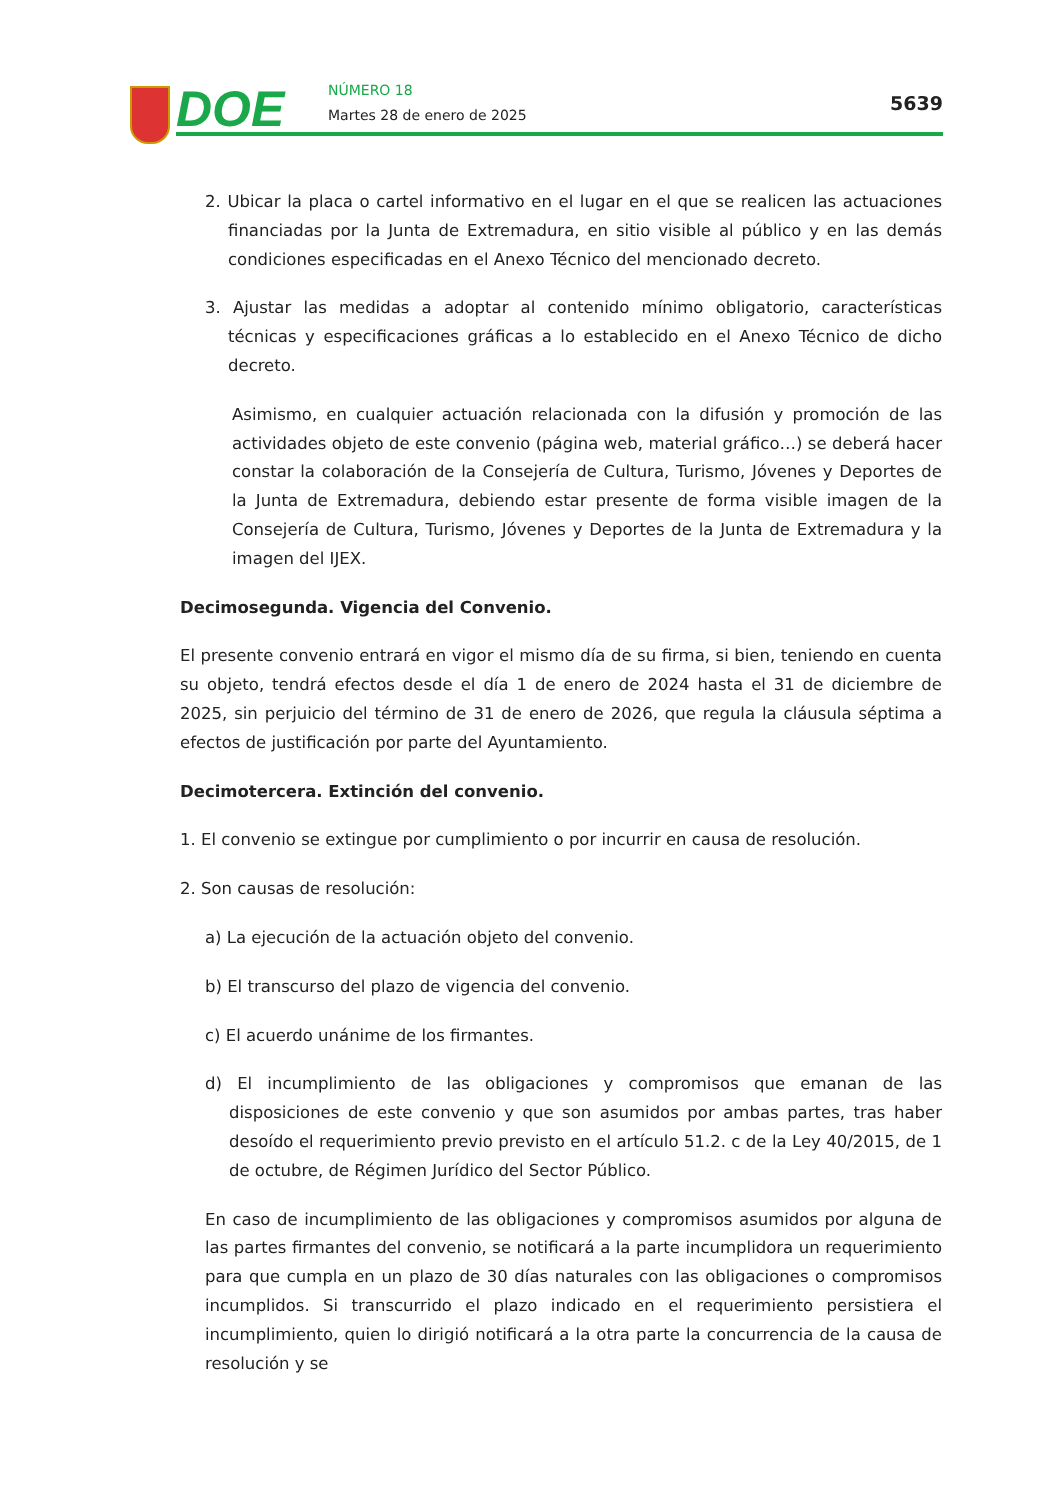DOE NÚMERO 18
Martes 28 de enero de 2025
5639
2. Ubicar la placa o cartel informativo en el lugar en el que se realicen las actuaciones financiadas por la Junta de Extremadura, en sitio visible al público y en las demás condiciones especificadas en el Anexo Técnico del mencionado decreto.
3. Ajustar las medidas a adoptar al contenido mínimo obligatorio, características técnicas y especificaciones gráficas a lo establecido en el Anexo Técnico de dicho decreto.
Asimismo, en cualquier actuación relacionada con la difusión y promoción de las actividades objeto de este convenio (página web, material gráfico…) se deberá hacer constar la colaboración de la Consejería de Cultura, Turismo, Jóvenes y Deportes de la Junta de Extremadura, debiendo estar presente de forma visible imagen de la Consejería de Cultura, Turismo, Jóvenes y Deportes de la Junta de Extremadura y la imagen del IJEX.
Decimosegunda. Vigencia del Convenio.
El presente convenio entrará en vigor el mismo día de su firma, si bien, teniendo en cuenta su objeto, tendrá efectos desde el día 1 de enero de 2024 hasta el 31 de diciembre de 2025, sin perjuicio del término de 31 de enero de 2026, que regula la cláusula séptima a efectos de justificación por parte del Ayuntamiento.
Decimotercera. Extinción del convenio.
1. El convenio se extingue por cumplimiento o por incurrir en causa de resolución.
2. Son causas de resolución:
a) La ejecución de la actuación objeto del convenio.
b) El transcurso del plazo de vigencia del convenio.
c) El acuerdo unánime de los firmantes.
d) El incumplimiento de las obligaciones y compromisos que emanan de las disposiciones de este convenio y que son asumidos por ambas partes, tras haber desoído el requerimiento previo previsto en el artículo 51.2. c de la Ley 40/2015, de 1 de octubre, de Régimen Jurídico del Sector Público.
En caso de incumplimiento de las obligaciones y compromisos asumidos por alguna de las partes firmantes del convenio, se notificará a la parte incumplidora un requerimiento para que cumpla en un plazo de 30 días naturales con las obligaciones o compromisos incumplidos. Si transcurrido el plazo indicado en el requerimiento persistiera el incumplimiento, quien lo dirigió notificará a la otra parte la concurrencia de la causa de resolución y se